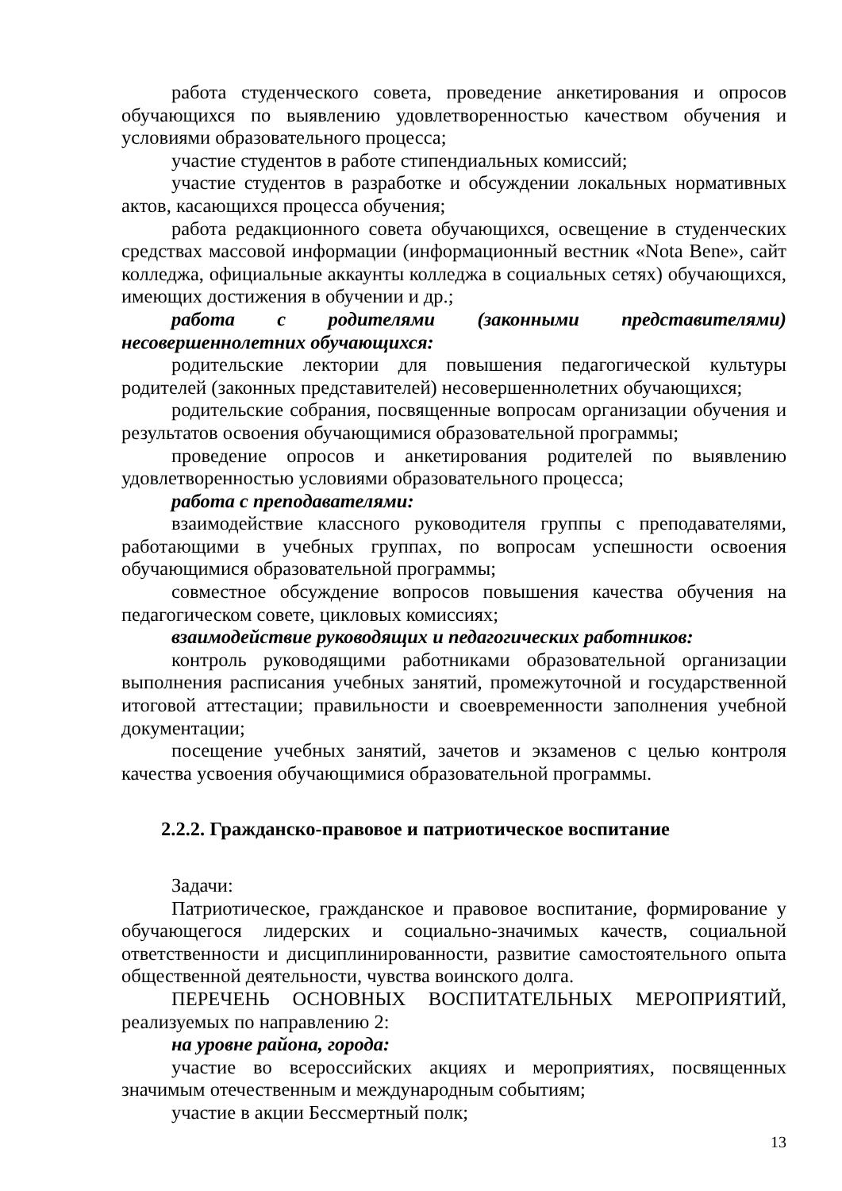работа студенческого совета, проведение анкетирования и опросов обучающихся по выявлению удовлетворенностью качеством обучения и условиями образовательного процесса;
участие студентов в работе стипендиальных комиссий;
участие студентов в разработке и обсуждении локальных нормативных актов, касающихся процесса обучения;
работа редакционного совета обучающихся, освещение в студенческих средствах массовой информации (информационный вестник «Nota Bene», сайт колледжа, официальные аккаунты колледжа в социальных сетях) обучающихся, имеющих достижения в обучении и др.;
работа с родителями (законными представителями) несовершеннолетних обучающихся:
родительские лектории для повышения педагогической культуры родителей (законных представителей) несовершеннолетних обучающихся;
родительские собрания, посвященные вопросам организации обучения и результатов освоения обучающимися образовательной программы;
проведение опросов и анкетирования родителей по выявлению удовлетворенностью условиями образовательного процесса;
работа с преподавателями:
взаимодействие классного руководителя группы с преподавателями, работающими в учебных группах, по вопросам успешности освоения обучающимися образовательной программы;
совместное обсуждение вопросов повышения качества обучения на педагогическом совете, цикловых комиссиях;
взаимодействие руководящих и педагогических работников:
контроль руководящими работниками образовательной организации выполнения расписания учебных занятий, промежуточной и государственной итоговой аттестации; правильности и своевременности заполнения учебной документации;
посещение учебных занятий, зачетов и экзаменов с целью контроля качества усвоения обучающимися образовательной программы.
2.2.2. Гражданско-правовое и патриотическое воспитание
Задачи:
Патриотическое, гражданское и правовое воспитание, формирование у обучающегося лидерских и социально-значимых качеств, социальной ответственности и дисциплинированности, развитие самостоятельного опыта общественной деятельности, чувства воинского долга.
ПЕРЕЧЕНЬ ОСНОВНЫХ ВОСПИТАТЕЛЬНЫХ МЕРОПРИЯТИЙ, реализуемых по направлению 2:
на уровне района, города:
участие во всероссийских акциях и мероприятиях, посвященных значимым отечественным и международным событиям;
участие в акции Бессмертный полк;
13